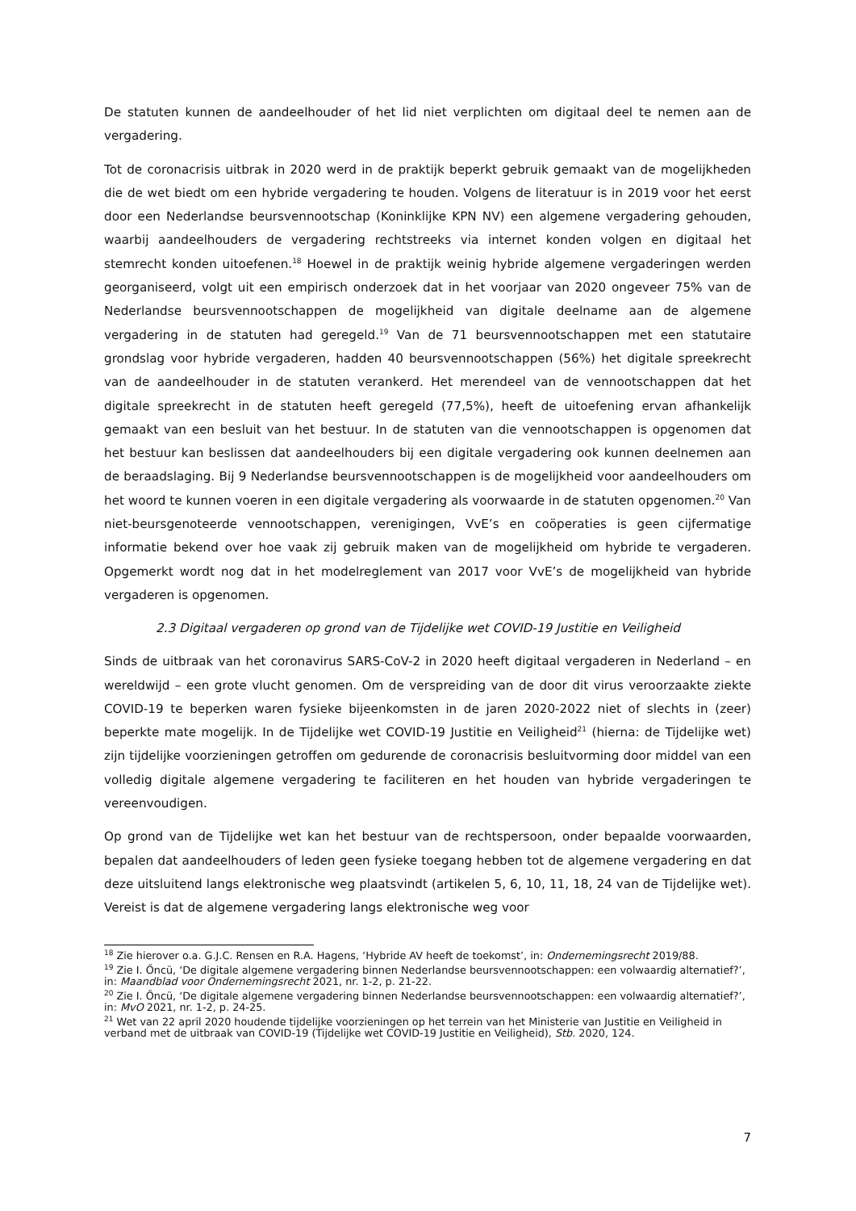De statuten kunnen de aandeelhouder of het lid niet verplichten om digitaal deel te nemen aan de vergadering.
Tot de coronacrisis uitbrak in 2020 werd in de praktijk beperkt gebruik gemaakt van de mogelijkheden die de wet biedt om een hybride vergadering te houden. Volgens de literatuur is in 2019 voor het eerst door een Nederlandse beursvennootschap (Koninklijke KPN NV) een algemene vergadering gehouden, waarbij aandeelhouders de vergadering rechtstreeks via internet konden volgen en digitaal het stemrecht konden uitoefenen.<sup>18</sup> Hoewel in de praktijk weinig hybride algemene vergaderingen werden georganiseerd, volgt uit een empirisch onderzoek dat in het voorjaar van 2020 ongeveer 75% van de Nederlandse beursvennootschappen de mogelijkheid van digitale deelname aan de algemene vergadering in de statuten had geregeld.<sup>19</sup> Van de 71 beursvennootschappen met een statutaire grondslag voor hybride vergaderen, hadden 40 beursvennootschappen (56%) het digitale spreekrecht van de aandeelhouder in de statuten verankerd. Het merendeel van de vennootschappen dat het digitale spreekrecht in de statuten heeft geregeld (77,5%), heeft de uitoefening ervan afhankelijk gemaakt van een besluit van het bestuur. In de statuten van die vennootschappen is opgenomen dat het bestuur kan beslissen dat aandeelhouders bij een digitale vergadering ook kunnen deelnemen aan de beraadslaging. Bij 9 Nederlandse beursvennootschappen is de mogelijkheid voor aandeelhouders om het woord te kunnen voeren in een digitale vergadering als voorwaarde in de statuten opgenomen.<sup>20</sup> Van niet-beursgenoteerde vennootschappen, verenigingen, VvE’s en coöperaties is geen cijfermatige informatie bekend over hoe vaak zij gebruik maken van de mogelijkheid om hybride te vergaderen. Opgemerkt wordt nog dat in het modelreglement van 2017 voor VvE’s de mogelijkheid van hybride vergaderen is opgenomen.
2.3 Digitaal vergaderen op grond van de Tijdelijke wet COVID-19 Justitie en Veiligheid
Sinds de uitbraak van het coronavirus SARS-CoV-2 in 2020 heeft digitaal vergaderen in Nederland – en wereldwijd – een grote vlucht genomen. Om de verspreiding van de door dit virus veroorzaakte ziekte COVID-19 te beperken waren fysieke bijeenkomsten in de jaren 2020-2022 niet of slechts in (zeer) beperkte mate mogelijk. In de Tijdelijke wet COVID-19 Justitie en Veiligheid<sup>21</sup> (hierna: de Tijdelijke wet) zijn tijdelijke voorzieningen getroffen om gedurende de coronacrisis besluitvorming door middel van een volledig digitale algemene vergadering te faciliteren en het houden van hybride vergaderingen te vereenvoudigen.
Op grond van de Tijdelijke wet kan het bestuur van de rechtspersoon, onder bepaalde voorwaarden, bepalen dat aandeelhouders of leden geen fysieke toegang hebben tot de algemene vergadering en dat deze uitsluitend langs elektronische weg plaatsvindt (artikelen 5, 6, 10, 11, 18, 24 van de Tijdelijke wet). Vereist is dat de algemene vergadering langs elektronische weg voor
<sup>18</sup> Zie hierover o.a. G.J.C. Rensen en R.A. Hagens, ‘Hybride AV heeft de toekomst’, in: Ondernemingsrecht 2019/88.
<sup>19</sup> Zie I. Őncü, ‘De digitale algemene vergadering binnen Nederlandse beursvennootschappen: een volwaardig alternatief?’, in: Maandblad voor Ondernemingsrecht 2021, nr. 1-2, p. 21-22.
<sup>20</sup> Zie I. Őncü, ‘De digitale algemene vergadering binnen Nederlandse beursvennootschappen: een volwaardig alternatief?’, in: MvO 2021, nr. 1-2, p. 24-25.
<sup>21</sup> Wet van 22 april 2020 houdende tijdelijke voorzieningen op het terrein van het Ministerie van Justitie en Veiligheid in verband met de uitbraak van COVID-19 (Tijdelijke wet COVID-19 Justitie en Veiligheid), Stb. 2020, 124.
7